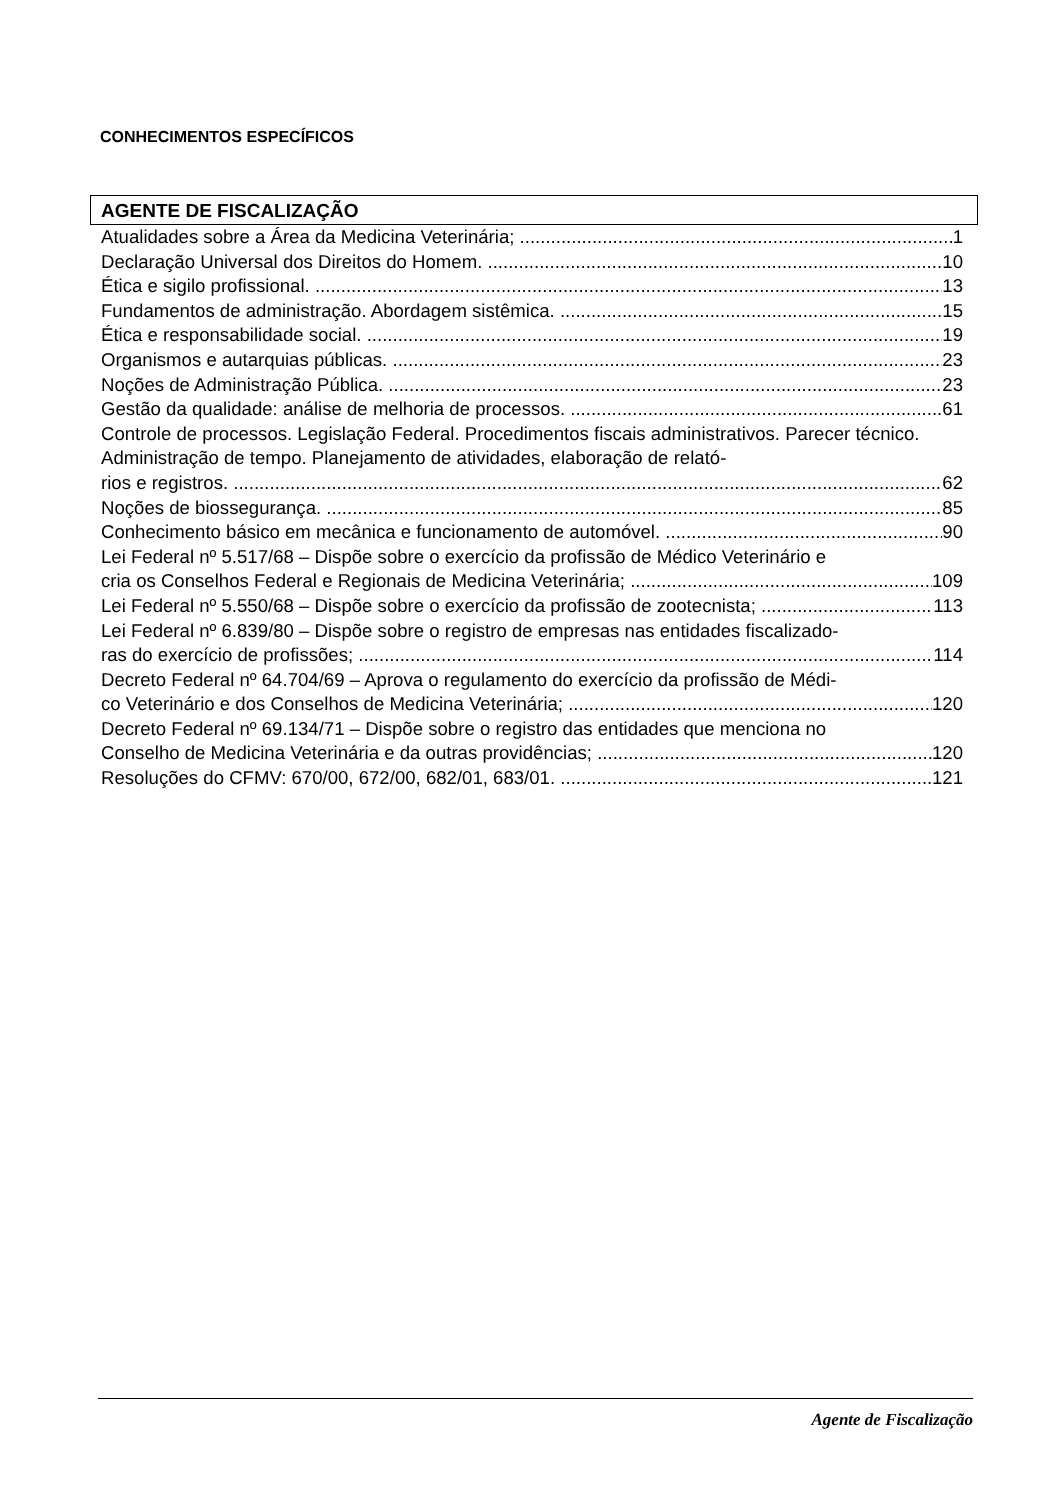CONHECIMENTOS ESPECÍFICOS
AGENTE DE FISCALIZAÇÃO
Atualidades sobre a Área da Medicina Veterinária; 1
Declaração Universal dos Direitos do Homem. 10
Ética e sigilo profissional. 13
Fundamentos de administração. Abordagem sistêmica. 15
Ética e responsabilidade social. 19
Organismos e autarquias públicas. 23
Noções de Administração Pública. 23
Gestão da qualidade: análise de melhoria de processos. 61
Controle de processos. Legislação Federal. Procedimentos fiscais administrativos. Parecer técnico. Administração de tempo. Planejamento de atividades, elaboração de relató-
rios e registros. 62
Noções de biossegurança. 85
Conhecimento básico em mecânica e funcionamento de automóvel. 90
Lei Federal nº 5.517/68 – Dispõe sobre o exercício da profissão de Médico Veterinário e
cria os Conselhos Federal e Regionais de Medicina Veterinária; 109
Lei Federal nº 5.550/68 – Dispõe sobre o exercício da profissão de zootecnista; 113
Lei Federal nº 6.839/80 – Dispõe sobre o registro de empresas nas entidades fiscalizado-
ras do exercício de profissões; 114
Decreto Federal nº 64.704/69 – Aprova o regulamento do exercício da profissão de Médi-
co Veterinário e dos Conselhos de Medicina Veterinária; 120
Decreto Federal nº 69.134/71 – Dispõe sobre o registro das entidades que menciona no
Conselho de Medicina Veterinária e da outras providências; 120
Resoluções do CFMV: 670/00, 672/00, 682/01, 683/01. 121
Agente de Fiscalização